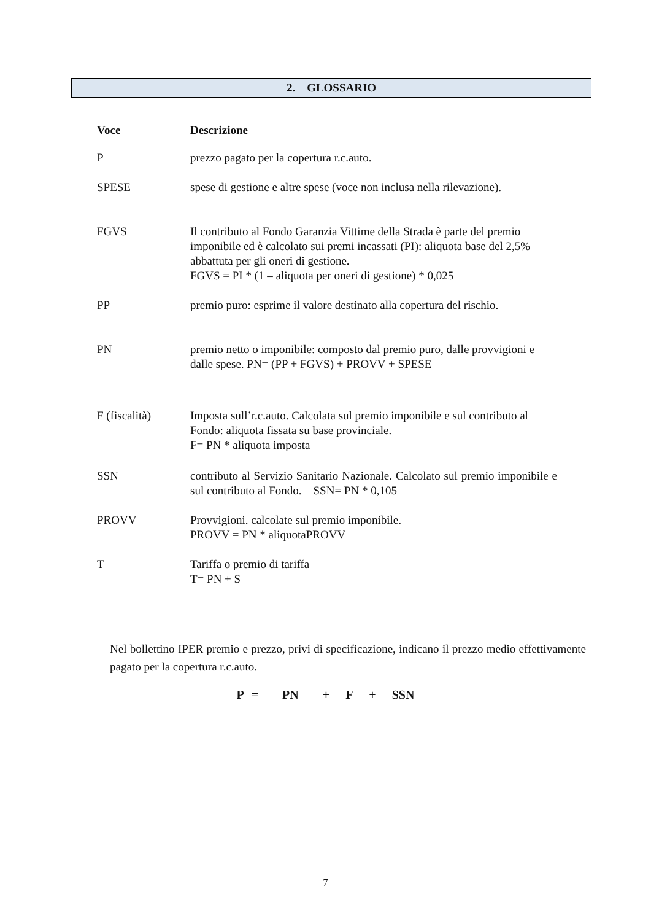2. GLOSSARIO
| Voce | Descrizione |
| --- | --- |
| P | prezzo pagato per la copertura r.c.auto. |
| SPESE | spese di gestione e altre spese (voce non inclusa nella rilevazione). |
| FGVS | Il contributo al Fondo Garanzia Vittime della Strada è parte del premio imponibile ed è calcolato sui premi incassati (PI): aliquota base del 2,5% abbattuta per gli oneri di gestione. FGVS = PI * (1 – aliquota per oneri di gestione) * 0,025 |
| PP | premio puro: esprime il valore destinato alla copertura del rischio. |
| PN | premio netto o imponibile: composto dal premio puro, dalle provvigioni e dalle spese. PN= (PP + FGVS) + PROVV + SPESE |
| F (fiscalità) | Imposta sull’r.c.auto. Calcolata sul premio imponibile e sul contributo al Fondo: aliquota fissata su base provinciale. F= PN * aliquota imposta |
| SSN | contributo al Servizio Sanitario Nazionale. Calcolato sul premio imponibile e sul contributo al Fondo. SSN= PN * 0,105 |
| PROVV | Provvigioni. calcolate sul premio imponibile. PROVV = PN * aliquotaPROVV |
| T | Tariffa o premio di tariffa T= PN + S |
Nel bollettino IPER premio e prezzo, privi di specificazione, indicano il prezzo medio effettivamente pagato per la copertura r.c.auto.
P = PN + F + SSN
7